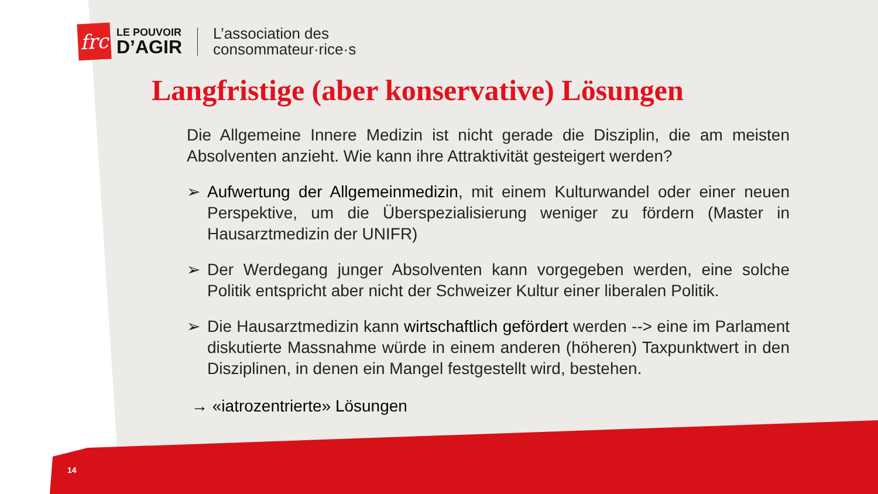frc
LE POUVOIR
D’AGIR
L’association des
consommateur·rice·s
Langfristige (aber konservative) Lösungen
Die Allgemeine Innere Medizin ist nicht gerade die Disziplin, die am meisten Absolventen anzieht. Wie kann ihre Attraktivität gesteigert werden?
➢ Aufwertung der Allgemeinmedizin, mit einem Kulturwandel oder einer neuen Perspektive, um die Überspezialisierung weniger zu fördern (Master in Hausarztmedizin der UNIFR)
➢ Der Werdegang junger Absolventen kann vorgegeben werden, eine solche Politik entspricht aber nicht der Schweizer Kultur einer liberalen Politik.
➢ Die Hausarztmedizin kann wirtschaftlich gefördert werden --> eine im Parlament diskutierte Massnahme würde in einem anderen (höheren) Taxpunktwert in den Disziplinen, in denen ein Mangel festgestellt wird, bestehen.
→ «iatrozentrierte» Lösungen
14